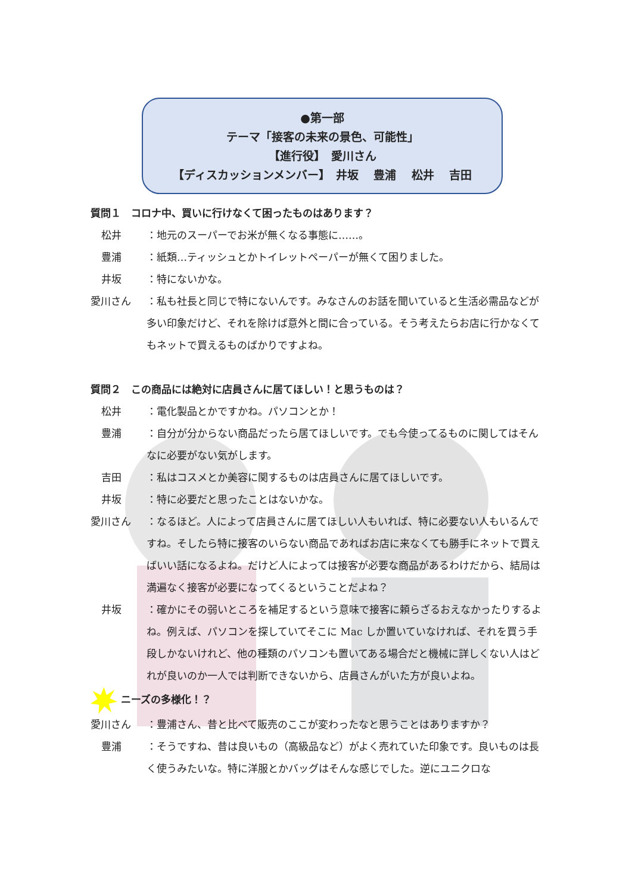●第一部
テーマ「接客の未来の景色、可能性」
【進行役】　愛川さん
【ディスカッションメンバー】　井坂　 豊浦　 松井　 吉田
質問１　コロナ中、買いに行けなくて困ったものはあります？
松井 ：地元のスーパーでお米が無くなる事態に……。
豊浦 ：紙類…ティッシュとかトイレットペーパーが無くて困りました。
井坂 ：特にないかな。
愛川さん ：私も社長と同じで特にないんです。みなさんのお話を聞いていると生活必需品などが多い印象だけど、それを除けば意外と間に合っている。そう考えたらお店に行かなくてもネットで買えるものばかりですよね。
質問２　この商品には絶対に店員さんに居てほしい！と思うものは？
松井 ：電化製品とかですかね。パソコンとか！
豊浦 ：自分が分からない商品だったら居てほしいです。でも今使ってるものに関してはそんなに必要がない気がします。
吉田 ：私はコスメとか美容に関するものは店員さんに居てほしいです。
井坂 ：特に必要だと思ったことはないかな。
愛川さん ：なるほど。人によって店員さんに居てほしい人もいれば、特に必要ない人もいるんですね。そしたら特に接客のいらない商品であればお店に来なくても勝手にネットで買えばいい話になるよね。だけど人によっては接客が必要な商品があるわけだから、結局は満遍なく接客が必要になってくるということだよね？
井坂 ：確かにその弱いところを補足するという意味で接客に頼らざるおえなかったりするよね。例えば、パソコンを探していてそこに Mac しか置いていなければ、それを買う手段しかないけれど、他の種類のパソコンも置いてある場合だと機械に詳しくない人はどれが良いのか一人では判断できないから、店員さんがいた方が良いよね。
ニーズの多様化！？
愛川さん ：豊浦さん、昔と比べて販売のここが変わったなと思うことはありますか？
豊浦 ：そうですね、昔は良いもの（高級品など）がよく売れていた印象です。良いものは長く使うみたいな。特に洋服とかバッグはそんな感じでした。逆にユニクロな